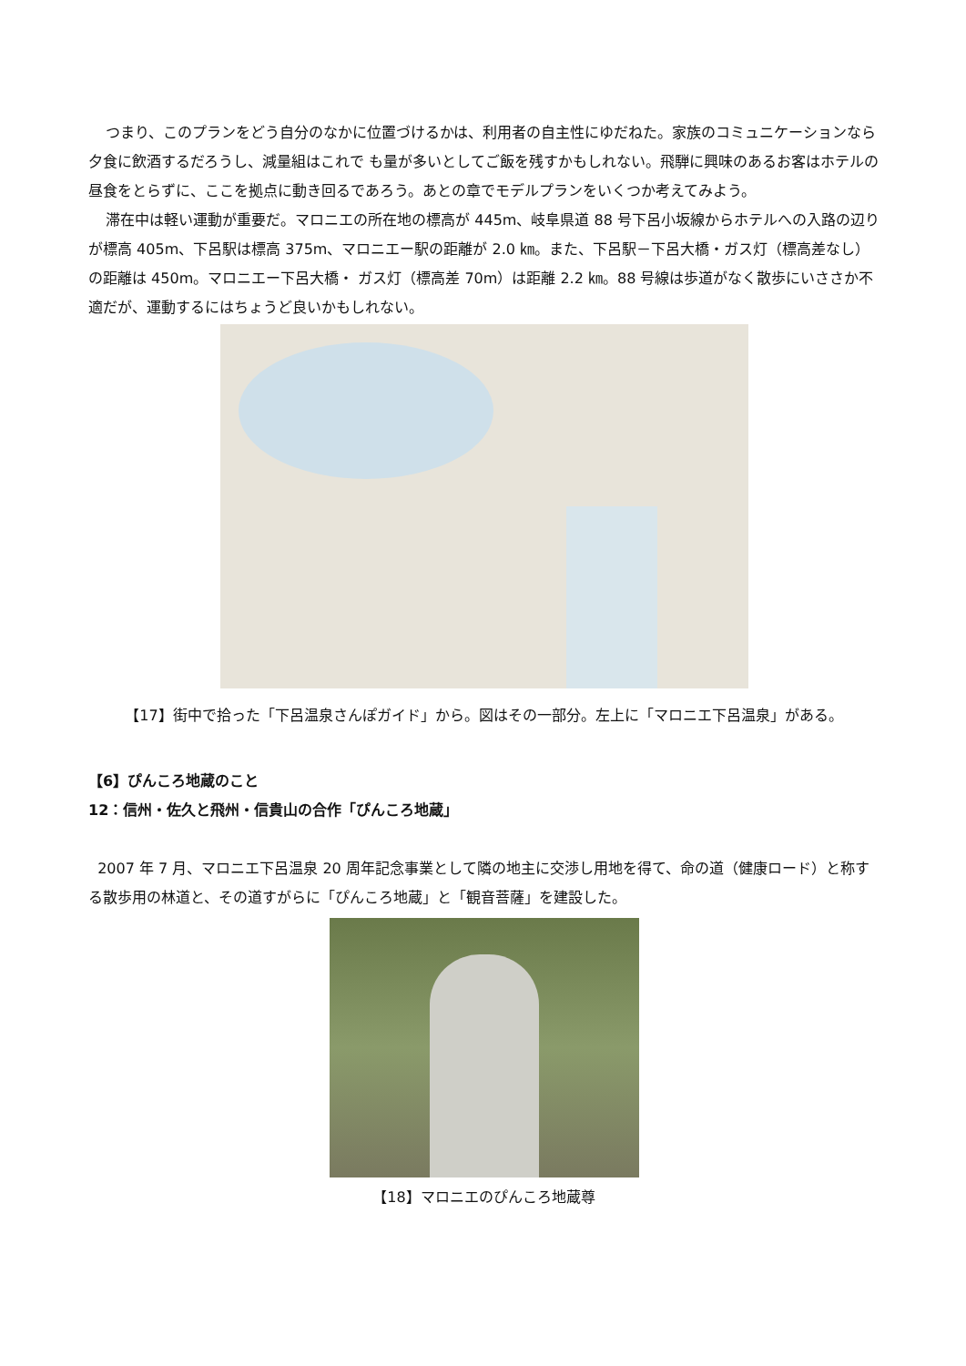つまり、このプランをどう自分のなかに位置づけるかは、利用者の自主性にゆだねた。家族のコミュニケーションなら夕食に飲酒するだろうし、減量組はこれで も量が多いとしてご飯を残すかもしれない。飛騨に興味のあるお客はホテルの昼食をとらずに、ここを拠点に動き回るであろう。あとの章でモデルプランをいくつか考えてみよう。
滞在中は軽い運動が重要だ。マロニエの所在地の標高が 445m、岐阜県道 88 号下呂小坂線からホテルへの入路の辺りが標高 405m、下呂駅は標高 375m、マロニエー駅の距離が 2.0 ㎞。また、下呂駅－下呂大橋・ガス灯（標高差なし）の距離は 450m。マロニエー下呂大橋・ ガス灯（標高差 70m）は距離 2.2 ㎞。88 号線は歩道がなく散歩にいささか不適だが、運動するにはちょうど良いかもしれない。
【17】街中で拾った「下呂温泉さんぽガイド」から。図はその一部分。左上に「マロニエ下呂温泉」がある。
【6】ぴんころ地蔵のこと
12：信州・佐久と飛州・信貴山の合作「ぴんころ地蔵」
2007 年 7 月、マロニエ下呂温泉 20 周年記念事業として隣の地主に交渉し用地を得て、命の道（健康ロード）と称する散歩用の林道と、その道すがらに「ぴんころ地蔵」と「観音菩薩」を建設した。
【18】マロニエのぴんころ地蔵尊